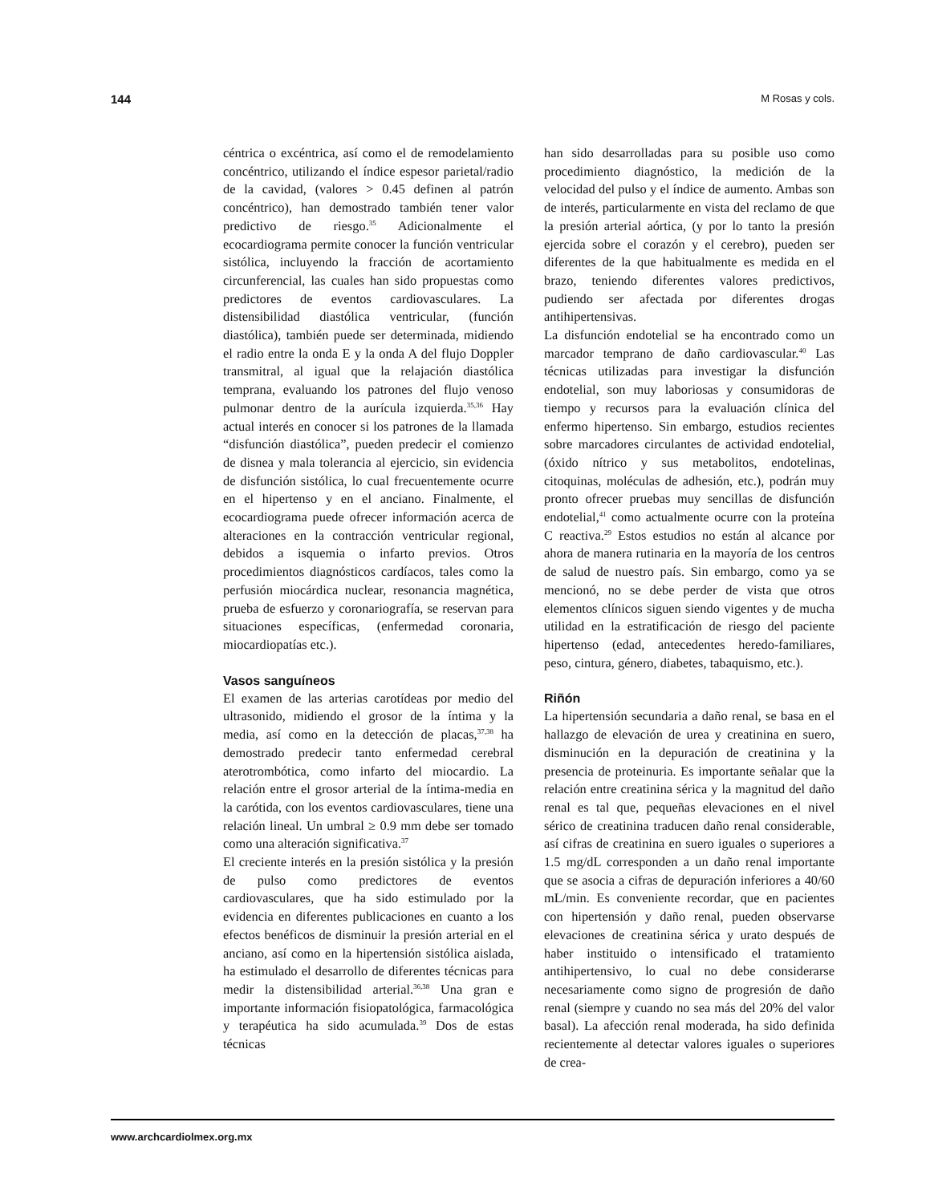144 M Rosas y cols.
céntrica o excéntrica, así como el de remodelamiento concéntrico, utilizando el índice espesor parietal/radio de la cavidad, (valores > 0.45 definen al patrón concéntrico), han demostrado también tener valor predictivo de riesgo.<sup>35</sup> Adicionalmente el ecocardiograma permite conocer la función ventricular sistólica, incluyendo la fracción de acortamiento circunferencial, las cuales han sido propuestas como predictores de eventos cardiovasculares. La distensibilidad diastólica ventricular, (función diastólica), también puede ser determinada, midiendo el radio entre la onda E y la onda A del flujo Doppler transmitral, al igual que la relajación diastólica temprana, evaluando los patrones del flujo venoso pulmonar dentro de la aurícula izquierda.<sup>35,36</sup> Hay actual interés en conocer si los patrones de la llamada “disfunción diastólica”, pueden predecir el comienzo de disnea y mala tolerancia al ejercicio, sin evidencia de disfunción sistólica, lo cual frecuentemente ocurre en el hipertenso y en el anciano. Finalmente, el ecocardiograma puede ofrecer información acerca de alteraciones en la contracción ventricular regional, debidos a isquemia o infarto previos. Otros procedimientos diagnósticos cardíacos, tales como la perfusión miocárdica nuclear, resonancia magnética, prueba de esfuerzo y coronariografía, se reservan para situaciones específicas, (enfermedad coronaria, miocardiopatías etc.).
Vasos sanguíneos
El examen de las arterias carotídeas por medio del ultrasonido, midiendo el grosor de la íntima y la media, así como en la detección de placas,<sup>37,38</sup> ha demostrado predecir tanto enfermedad cerebral aterotrombótica, como infarto del miocardio. La relación entre el grosor arterial de la íntima-media en la carótida, con los eventos cardiovasculares, tiene una relación lineal. Un umbral ≥ 0.9 mm debe ser tomado como una alteración significativa.<sup>37</sup>
El creciente interés en la presión sistólica y la presión de pulso como predictores de eventos cardiovasculares, que ha sido estimulado por la evidencia en diferentes publicaciones en cuanto a los efectos benéficos de disminuir la presión arterial en el anciano, así como en la hipertensión sistólica aislada, ha estimulado el desarrollo de diferentes técnicas para medir la distensibilidad arterial.<sup>36,38</sup> Una gran e importante información fisiopatológica, farmacológica y terapéutica ha sido acumulada.<sup>39</sup> Dos de estas técnicas
han sido desarrolladas para su posible uso como procedimiento diagnóstico, la medición de la velocidad del pulso y el índice de aumento. Ambas son de interés, particularmente en vista del reclamo de que la presión arterial aórtica, (y por lo tanto la presión ejercida sobre el corazón y el cerebro), pueden ser diferentes de la que habitualmente es medida en el brazo, teniendo diferentes valores predictivos, pudiendo ser afectada por diferentes drogas antihipertensivas.
La disfunción endotelial se ha encontrado como un marcador temprano de daño cardiovascular.<sup>40</sup> Las técnicas utilizadas para investigar la disfunción endotelial, son muy laboriosas y consumidoras de tiempo y recursos para la evaluación clínica del enfermo hipertenso. Sin embargo, estudios recientes sobre marcadores circulantes de actividad endotelial, (óxido nítrico y sus metabolitos, endotelinas, citoquinas, moléculas de adhesión, etc.), podrán muy pronto ofrecer pruebas muy sencillas de disfunción endotelial,<sup>41</sup> como actualmente ocurre con la proteína C reactiva.<sup>29</sup> Estos estudios no están al alcance por ahora de manera rutinaria en la mayoría de los centros de salud de nuestro país. Sin embargo, como ya se mencionó, no se debe perder de vista que otros elementos clínicos siguen siendo vigentes y de mucha utilidad en la estratificación de riesgo del paciente hipertenso (edad, antecedentes heredo-familiares, peso, cintura, género, diabetes, tabaquismo, etc.).
Riñón
La hipertensión secundaria a daño renal, se basa en el hallazgo de elevación de urea y creatinina en suero, disminución en la depuración de creatinina y la presencia de proteinuria. Es importante señalar que la relación entre creatinina sérica y la magnitud del daño renal es tal que, pequeñas elevaciones en el nivel sérico de creatinina traducen daño renal considerable, así cifras de creatinina en suero iguales o superiores a 1.5 mg/dL corresponden a un daño renal importante que se asocia a cifras de depuración inferiores a 40/60 mL/min. Es conveniente recordar, que en pacientes con hipertensión y daño renal, pueden observarse elevaciones de creatinina sérica y urato después de haber instituido o intensificado el tratamiento antihipertensivo, lo cual no debe considerarse necesariamente como signo de progresión de daño renal (siempre y cuando no sea más del 20% del valor basal). La afección renal moderada, ha sido definida recientemente al detectar valores iguales o superiores de crea-
www.archcardiolmex.org.mx